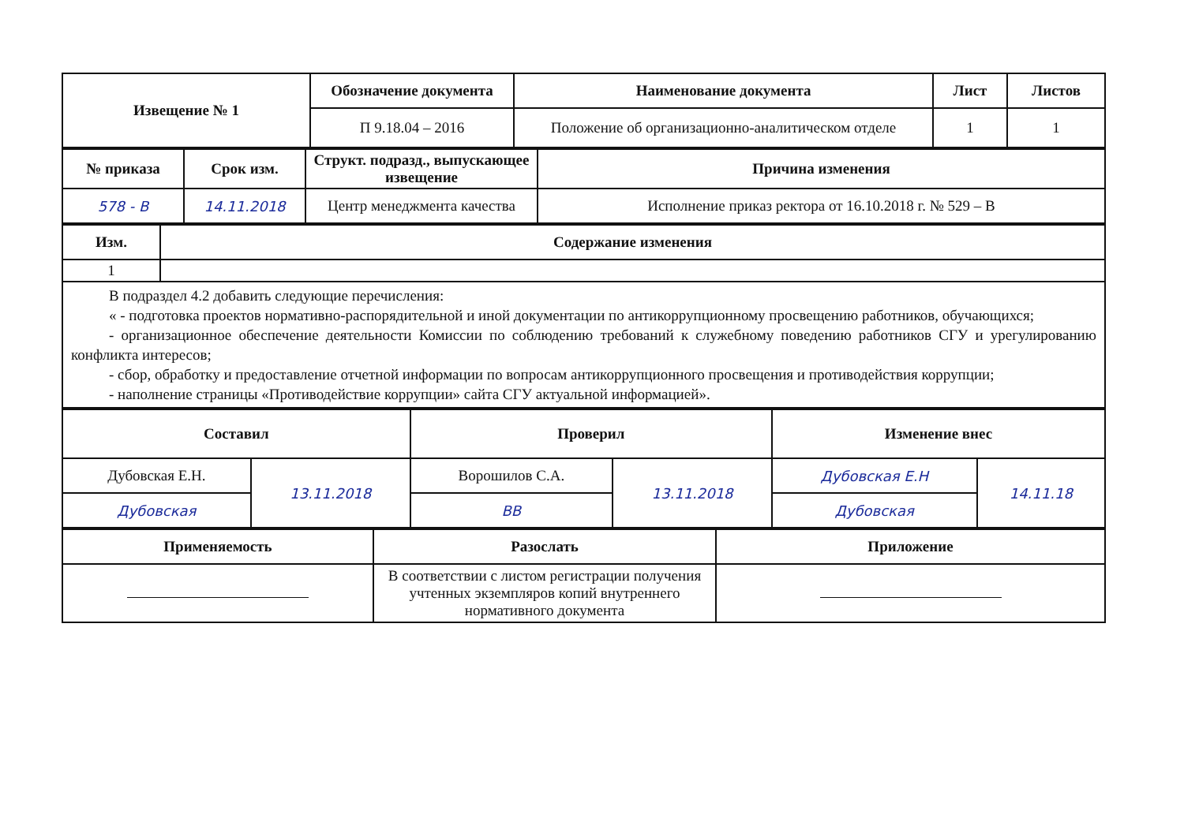| Извещение № 1 | Обозначение документа | Наименование документа | Лист | Листов |
| --- | --- | --- | --- | --- |
| | П 9.18.04 – 2016 | Положение об организационно-аналитическом отделе | 1 | 1 |
| № приказа | Срок изм. | Структ. подразд., выпускающее извещение | Причина изменения |
| --- | --- | --- | --- |
| 578 - В | 14.11.2018 | Центр менеджмента качества | Исполнение приказ ректора от 16.10.2018 г. № 529 – В |
| Изм. | Содержание изменения |
| --- | --- |
| 1 | |
| В подраздел 4.2 добавить следующие перечисления: « - подготовка проектов нормативно-распорядительной и иной документации по антикоррупционному просвещению работников, обучающихся; - организационное обеспечение деятельности Комиссии по соблюдению требований к служебному поведению работников СГУ и урегулированию конфликта интересов; - сбор, обработку и предоставление отчетной информации по вопросам антикоррупционного просвещения и противодействия коррупции; - наполнение страницы «Противодействие коррупции» сайта СГУ актуальной информацией». | |
| Составил | | Проверил | | Изменение внес | |
| --- | --- | --- | --- | --- | --- |
| Дубовская Е.Н. | 13.11.2018 | Ворошилов С.А. | 13.11.2018 | Дубовская Е.Н | 14.11.18 |
| Дубовская | | ВВ | | Дубовская | |
| Применяемость | Разослать | Приложение |
| --- | --- | --- |
| | В соответствии с листом регистрации получения учтенных экземпляров копий внутреннего нормативного документа | |